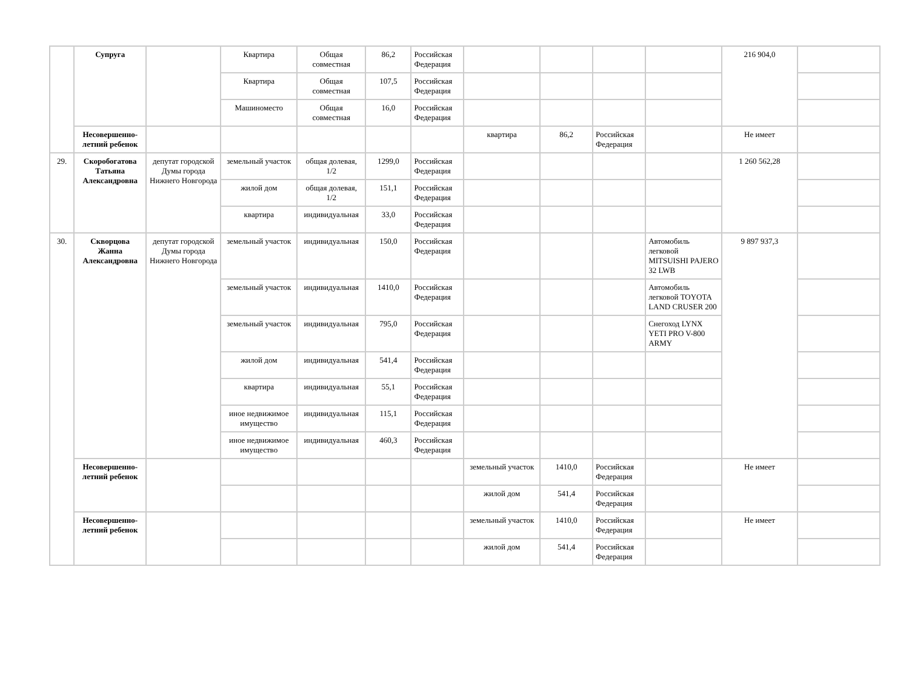| | Супруга | | Квартира | Общая совместная | 86,2 | Российская Федерация | | | | | 216 904,0 | |
| | | | Квартира | Общая совместная | 107,5 | Российская Федерация | | | | | | |
| | | | Машиноместо | Общая совместная | 16,0 | Российская Федерация | | | | | | |
| | Несовершенно-летний ребенок | | | | | | квартира | 86,2 | Российская Федерация | | Не имеет | |
| 29. | Скоробогатова Татьяна Александровна | депутат городской Думы города Нижнего Новгорода | земельный участок | общая долевая, 1/2 | 1299,0 | Российская Федерация | | | | | 1 260 562,28 | |
| | | | жилой дом | общая долевая, 1/2 | 151,1 | Российская Федерация | | | | | | |
| | | | квартира | индивидуальная | 33,0 | Российская Федерация | | | | | | |
| 30. | Скворцова Жанна Александровна | депутат городской Думы города Нижнего Новгорода | земельный участок | индивидуальная | 150,0 | Российская Федерация | | | | Автомобиль легковой MITSUISHI PAJERO 32 LWB | 9 897 937,3 | |
| | | | земельный участок | индивидуальная | 1410,0 | Российская Федерация | | | | Автомобиль легковой TOYOTA LAND CRUSER 200 | | |
| | | | земельный участок | индивидуальная | 795,0 | Российская Федерация | | | | Снегоход LYNX YETI PRO V-800 ARMY | | |
| | | | жилой дом | индивидуальная | 541,4 | Российская Федерация | | | | | | |
| | | | квартира | индивидуальная | 55,1 | Российская Федерация | | | | | | |
| | | | иное недвижимое имущество | индивидуальная | 115,1 | Российская Федерация | | | | | | |
| | | | иное недвижимое имущество | индивидуальная | 460,3 | Российская Федерация | | | | | | |
| | Несовершенно-летний ребенок | | | | | | земельный участок | 1410,0 | Российская Федерация | | Не имеет | |
| | | | | | | | жилой дом | 541,4 | Российская Федерация | | | |
| | Несовершенно-летний ребенок | | | | | | земельный участок | 1410,0 | Российская Федерация | | Не имеет | |
| | | | | | | | жилой дом | 541,4 | Российская Федерация | | | |